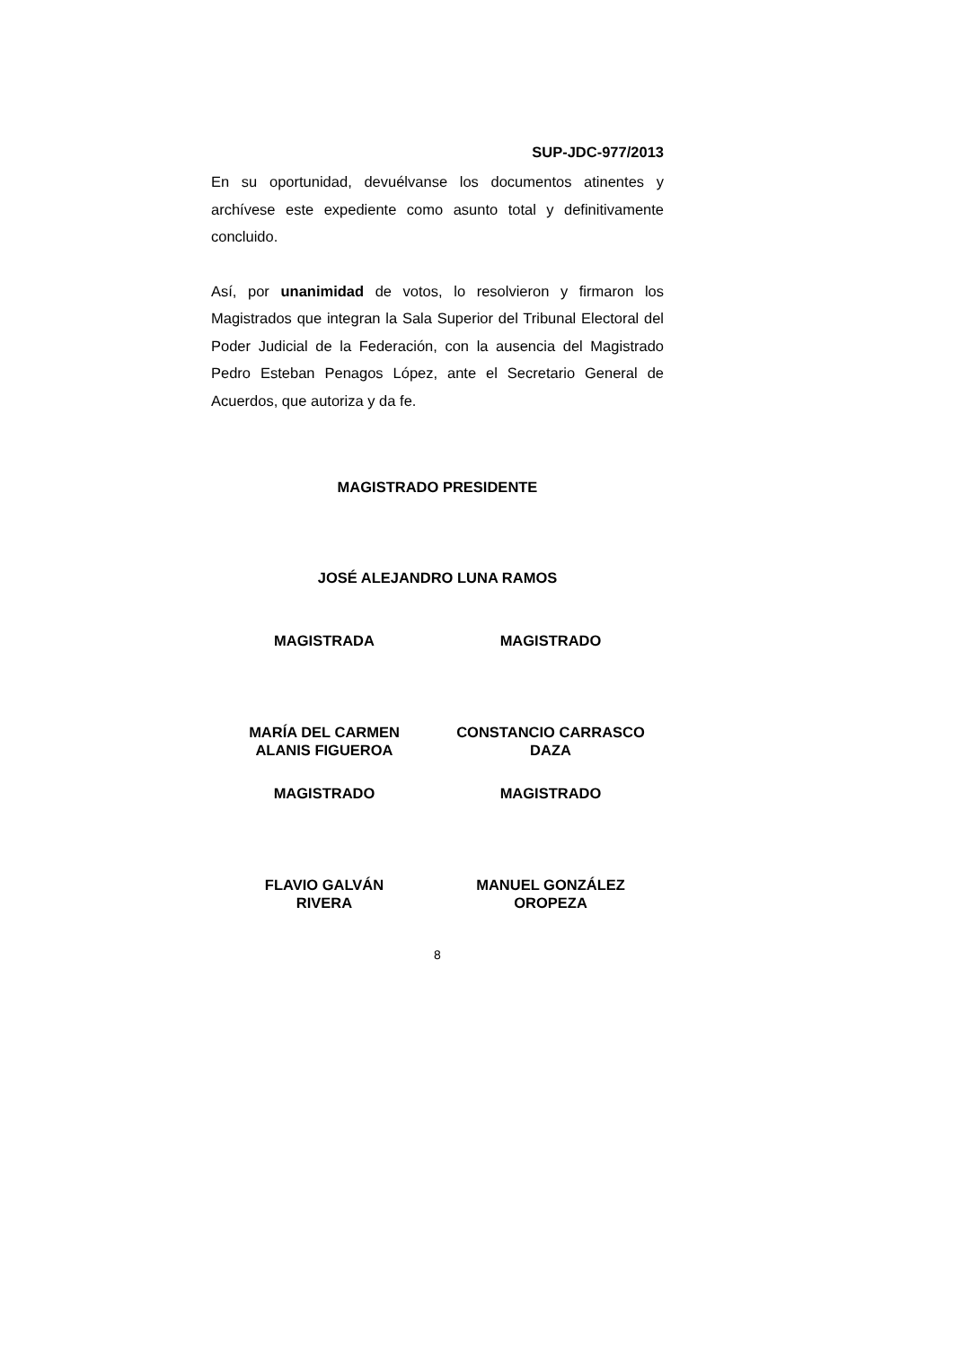SUP-JDC-977/2013
En su oportunidad, devuélvanse los documentos atinentes y archívese este expediente como asunto total y definitivamente concluido.
Así, por unanimidad de votos, lo resolvieron y firmaron los Magistrados que integran la Sala Superior del Tribunal Electoral del Poder Judicial de la Federación, con la ausencia del Magistrado Pedro Esteban Penagos López, ante el Secretario General de Acuerdos, que autoriza y da fe.
MAGISTRADO PRESIDENTE
JOSÉ ALEJANDRO LUNA RAMOS
MAGISTRADA MAGISTRADO
MARÍA DEL CARMEN
ALANIS FIGUEROA
CONSTANCIO CARRASCO
DAZA
MAGISTRADO MAGISTRADO
FLAVIO GALVÁN
RIVERA
MANUEL GONZÁLEZ
OROPEZA
8